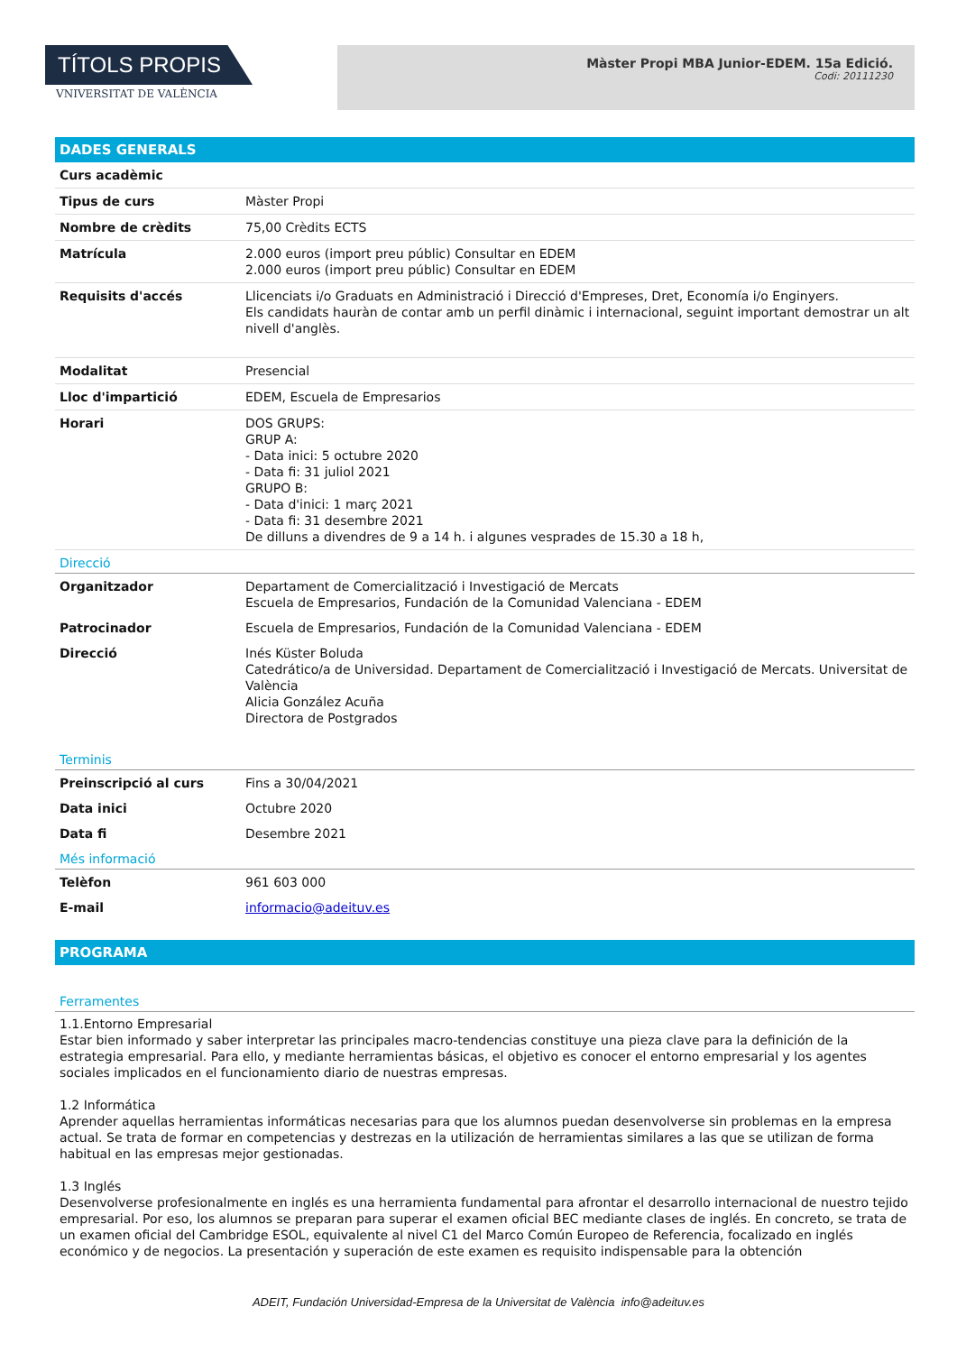TÍTOLS PROPIS
VNIVERSITAT DE VALÈNCIA
Màster Propi MBA Junior-EDEM. 15a Edició.
Codi: 20111230
DADES GENERALS
| Curs acadèmic | |
| Tipus de curs | Màster Propi |
| Nombre de crèdits | 75,00 Crèdits ECTS |
| Matrícula | 2.000 euros (import preu públic) Consultar en EDEM 2.000 euros (import preu públic) Consultar en EDEM |
| Requisits d'accés | Llicenciats i/o Graduats en Administració i Direcció d'Empreses, Dret, Economía i/o Enginyers. Els candidats hauràn de contar amb un perfil dinàmic i internacional, seguint important demostrar un alt nivell d'anglès. |
| Modalitat | Presencial |
| Lloc d'impartició | EDEM, Escuela de Empresarios |
| Horari | DOS GRUPS: GRUP A: - Data inici: 5 octubre 2020 - Data fi: 31 juliol 2021 GRUPO B: - Data d'inici: 1 març 2021 - Data fi: 31 desembre 2021 De dilluns a divendres de 9 a 14 h. i algunes vesprades de 15.30 a 18 h, |
Direcció
| Organitzador | Departament de Comercialització i Investigació de Mercats Escuela de Empresarios, Fundación de la Comunidad Valenciana - EDEM |
| Patrocinador | Escuela de Empresarios, Fundación de la Comunidad Valenciana - EDEM |
| Direcció | Inés Küster Boluda Catedrático/a de Universidad. Departament de Comercialització i Investigació de Mercats. Universitat de València Alicia González Acuña Directora de Postgrados |
Terminis
| Preinscripció al curs | Fins a 30/04/2021 |
| Data inici | Octubre 2020 |
| Data fi | Desembre 2021 |
Més informació
| Telèfon | 961 603 000 |
| E-mail | informacio@adeituv.es |
PROGRAMA
Ferramentes
1.1.Entorno Empresarial
Estar bien informado y saber interpretar las principales macro-tendencias constituye una pieza clave para la definición de la estrategia empresarial. Para ello, y mediante herramientas básicas, el objetivo es conocer el entorno empresarial y los agentes sociales implicados en el funcionamiento diario de nuestras empresas.
1.2 Informática
Aprender aquellas herramientas informáticas necesarias para que los alumnos puedan desenvolverse sin problemas en la empresa actual. Se trata de formar en competencias y destrezas en la utilización de herramientas similares a las que se utilizan de forma habitual en las empresas mejor gestionadas.
1.3 Inglés
Desenvolverse profesionalmente en inglés es una herramienta fundamental para afrontar el desarrollo internacional de nuestro tejido empresarial. Por eso, los alumnos se preparan para superar el examen oficial BEC mediante clases de inglés. En concreto, se trata de un examen oficial del Cambridge ESOL, equivalente al nivel C1 del Marco Común Europeo de Referencia, focalizado en inglés económico y de negocios. La presentación y superación de este examen es requisito indispensable para la obtención
ADEIT, Fundación Universidad-Empresa de la Universitat de València info@adeituv.es